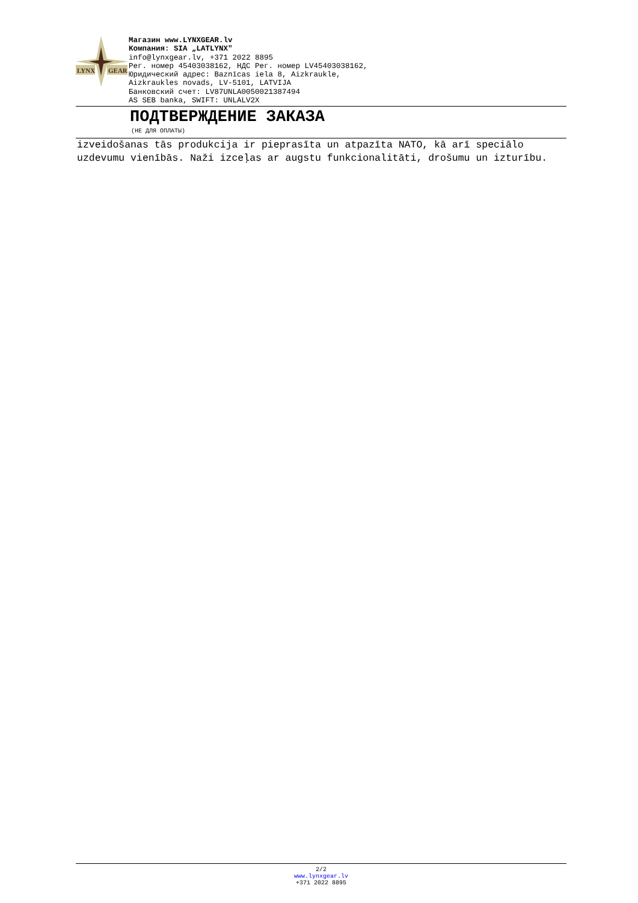LYNX
GEAR
Магазин www.LYNXGEAR.lv
Компания: SIA „LATLYNX"
info@lynxgear.lv, +371 2022 8895
Рег. номер 45403038162, НДС Рег. номер LV45403038162,
Юридический адрес: Baznīcas iela 8, Aizkraukle,
Aizkraukles novads, LV-5101, LATVIJA
Банковский счет: LV87UNLA0050021387494
AS SEB banka, SWIFT: UNLALV2X
ПОДТВЕРЖДЕНИЕ ЗАКАЗА
(НЕ ДЛЯ ОПЛАТЫ)
izveidošanas tās produkcija ir pieprasīta un atpazīta NATO, kā arī speciālo uzdevumu vienībās. Naži izceļas ar augstu funkcionalitāti, drošumu un izturību.
2/2
www.lynxgear.lv
+371 2022 8895